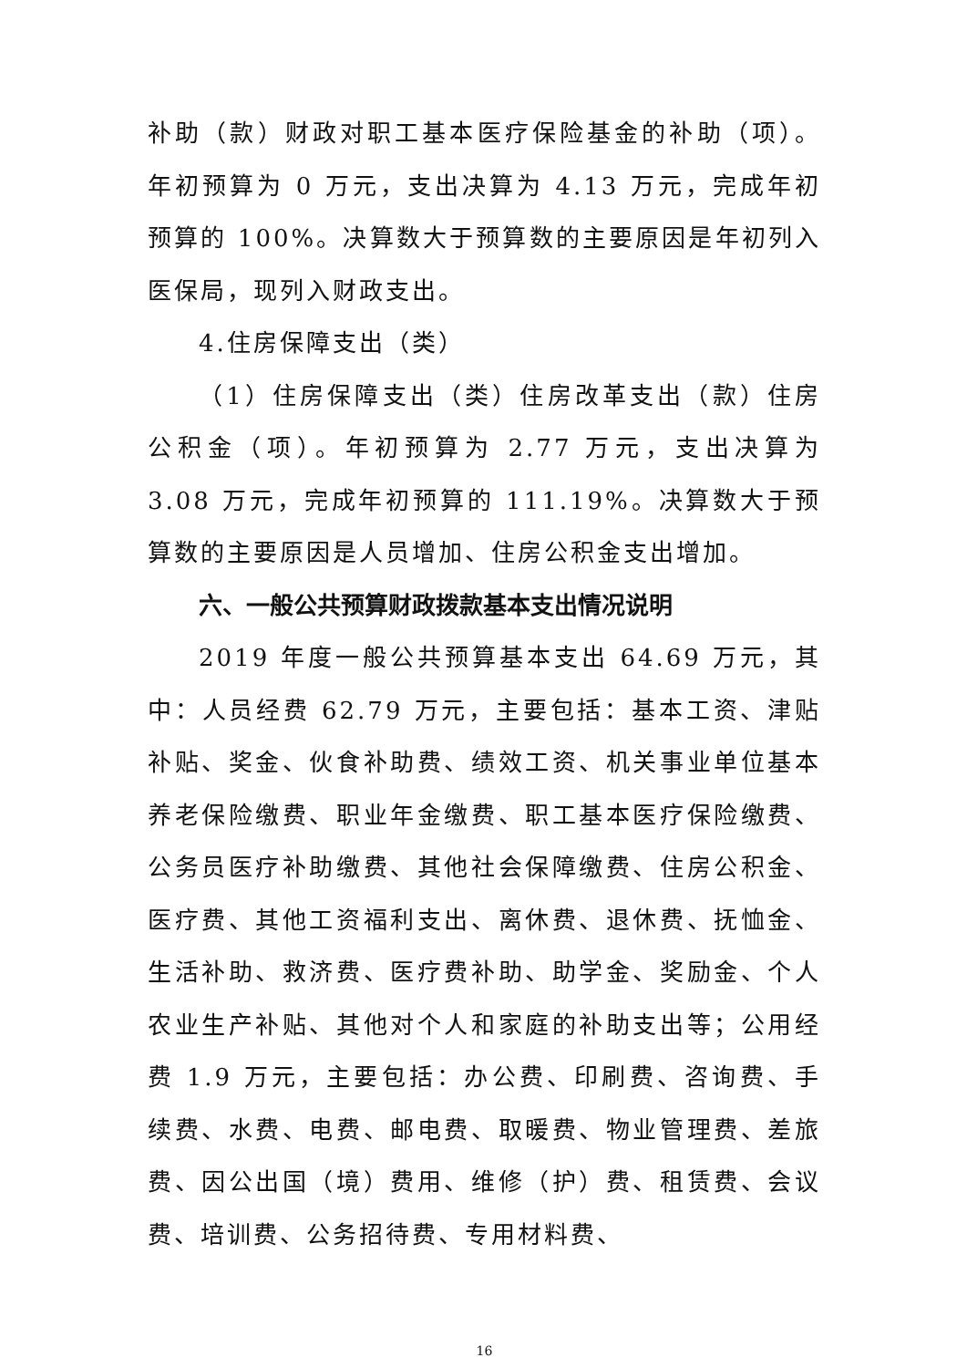补助（款）财政对职工基本医疗保险基金的补助（项）。年初预算为 0 万元，支出决算为 4.13 万元，完成年初预算的 100%。决算数大于预算数的主要原因是年初列入医保局，现列入财政支出。
4.住房保障支出（类）
（1）住房保障支出（类）住房改革支出（款）住房公积金（项）。年初预算为 2.77 万元，支出决算为 3.08 万元，完成年初预算的 111.19%。决算数大于预算数的主要原因是人员增加、住房公积金支出增加。
六、一般公共预算财政拨款基本支出情况说明
2019 年度一般公共预算基本支出 64.69 万元，其中：人员经费 62.79 万元，主要包括：基本工资、津贴补贴、奖金、伙食补助费、绩效工资、机关事业单位基本养老保险缴费、职业年金缴费、职工基本医疗保险缴费、公务员医疗补助缴费、其他社会保障缴费、住房公积金、医疗费、其他工资福利支出、离休费、退休费、抚恤金、生活补助、救济费、医疗费补助、助学金、奖励金、个人农业生产补贴、其他对个人和家庭的补助支出等；公用经费 1.9 万元，主要包括：办公费、印刷费、咨询费、手续费、水费、电费、邮电费、取暖费、物业管理费、差旅费、因公出国（境）费用、维修（护）费、租赁费、会议费、培训费、公务招待费、专用材料费、
16